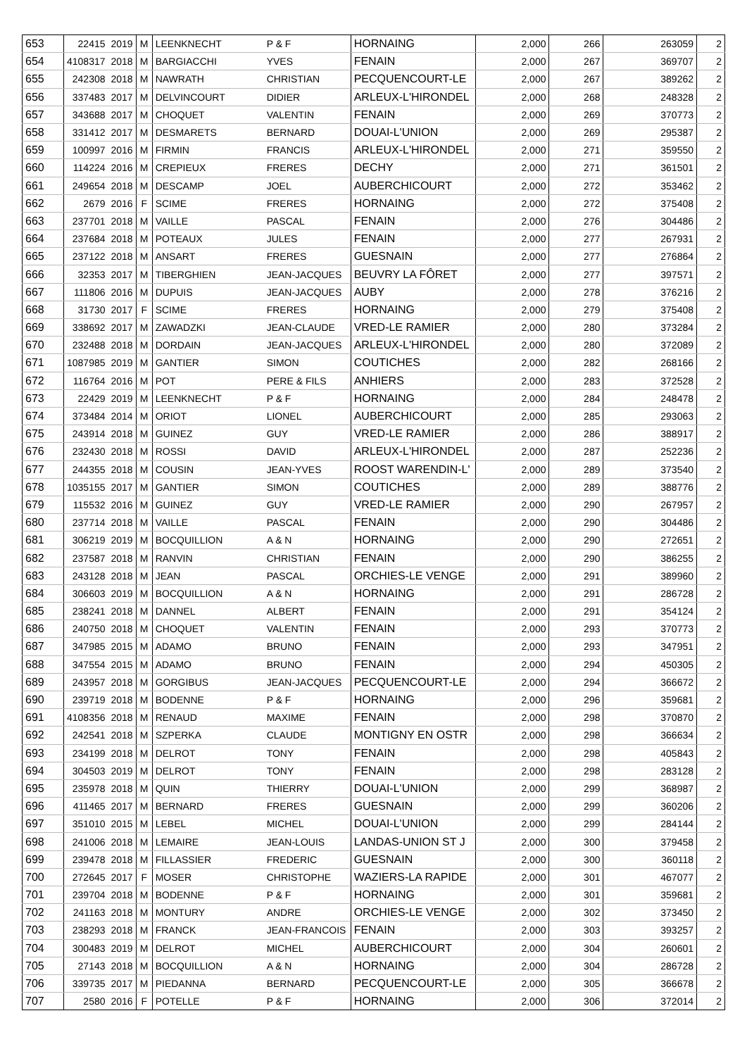| 653 | 22415 | 2019 | M | LEENKNECHT | P & F | HORNAING | 2,000 | 266 | 263059 | 2 |
| 654 | 4108317 | 2018 | M | BARGIACCHI | YVES | FENAIN | 2,000 | 267 | 369707 | 2 |
| 655 | 242308 | 2018 | M | NAWRATH | CHRISTIAN | PECQUENCOURT-LE | 2,000 | 267 | 389262 | 2 |
| 656 | 337483 | 2017 | M | DELVINCOURT | DIDIER | ARLEUX-L'HIRONDEL | 2,000 | 268 | 248328 | 2 |
| 657 | 343688 | 2017 | M | CHOQUET | VALENTIN | FENAIN | 2,000 | 269 | 370773 | 2 |
| 658 | 331412 | 2017 | M | DESMARETS | BERNARD | DOUAI-L'UNION | 2,000 | 269 | 295387 | 2 |
| 659 | 100997 | 2016 | M | FIRMIN | FRANCIS | ARLEUX-L'HIRONDEL | 2,000 | 271 | 359550 | 2 |
| 660 | 114224 | 2016 | M | CREPIEUX | FRERES | DECHY | 2,000 | 271 | 361501 | 2 |
| 661 | 249654 | 2018 | M | DESCAMP | JOEL | AUBERCHICOURT | 2,000 | 272 | 353462 | 2 |
| 662 | 2679 | 2016 | F | SCIME | FRERES | HORNAING | 2,000 | 272 | 375408 | 2 |
| 663 | 237701 | 2018 | M | VAILLE | PASCAL | FENAIN | 2,000 | 276 | 304486 | 2 |
| 664 | 237684 | 2018 | M | POTEAUX | JULES | FENAIN | 2,000 | 277 | 267931 | 2 |
| 665 | 237122 | 2018 | M | ANSART | FRERES | GUESNAIN | 2,000 | 277 | 276864 | 2 |
| 666 | 32353 | 2017 | M | TIBERGHIEN | JEAN-JACQUES | BEUVRY LA FÔRET | 2,000 | 277 | 397571 | 2 |
| 667 | 111806 | 2016 | M | DUPUIS | JEAN-JACQUES | AUBY | 2,000 | 278 | 376216 | 2 |
| 668 | 31730 | 2017 | F | SCIME | FRERES | HORNAING | 2,000 | 279 | 375408 | 2 |
| 669 | 338692 | 2017 | M | ZAWADZKI | JEAN-CLAUDE | VRED-LE RAMIER | 2,000 | 280 | 373284 | 2 |
| 670 | 232488 | 2018 | M | DORDAIN | JEAN-JACQUES | ARLEUX-L'HIRONDEL | 2,000 | 280 | 372089 | 2 |
| 671 | 1087985 | 2019 | M | GANTIER | SIMON | COUTICHES | 2,000 | 282 | 268166 | 2 |
| 672 | 116764 | 2016 | M | POT | PERE & FILS | ANHIERS | 2,000 | 283 | 372528 | 2 |
| 673 | 22429 | 2019 | M | LEENKNECHT | P & F | HORNAING | 2,000 | 284 | 248478 | 2 |
| 674 | 373484 | 2014 | M | ORIOT | LIONEL | AUBERCHICOURT | 2,000 | 285 | 293063 | 2 |
| 675 | 243914 | 2018 | M | GUINEZ | GUY | VRED-LE RAMIER | 2,000 | 286 | 388917 | 2 |
| 676 | 232430 | 2018 | M | ROSSI | DAVID | ARLEUX-L'HIRONDEL | 2,000 | 287 | 252236 | 2 |
| 677 | 244355 | 2018 | M | COUSIN | JEAN-YVES | ROOST WARENDIN-L' | 2,000 | 289 | 373540 | 2 |
| 678 | 1035155 | 2017 | M | GANTIER | SIMON | COUTICHES | 2,000 | 289 | 388776 | 2 |
| 679 | 115532 | 2016 | M | GUINEZ | GUY | VRED-LE RAMIER | 2,000 | 290 | 267957 | 2 |
| 680 | 237714 | 2018 | M | VAILLE | PASCAL | FENAIN | 2,000 | 290 | 304486 | 2 |
| 681 | 306219 | 2019 | M | BOCQUILLION | A & N | HORNAING | 2,000 | 290 | 272651 | 2 |
| 682 | 237587 | 2018 | M | RANVIN | CHRISTIAN | FENAIN | 2,000 | 290 | 386255 | 2 |
| 683 | 243128 | 2018 | M | JEAN | PASCAL | ORCHIES-LE VENGE | 2,000 | 291 | 389960 | 2 |
| 684 | 306603 | 2019 | M | BOCQUILLION | A & N | HORNAING | 2,000 | 291 | 286728 | 2 |
| 685 | 238241 | 2018 | M | DANNEL | ALBERT | FENAIN | 2,000 | 291 | 354124 | 2 |
| 686 | 240750 | 2018 | M | CHOQUET | VALENTIN | FENAIN | 2,000 | 293 | 370773 | 2 |
| 687 | 347985 | 2015 | M | ADAMO | BRUNO | FENAIN | 2,000 | 293 | 347951 | 2 |
| 688 | 347554 | 2015 | M | ADAMO | BRUNO | FENAIN | 2,000 | 294 | 450305 | 2 |
| 689 | 243957 | 2018 | M | GORGIBUS | JEAN-JACQUES | PECQUENCOURT-LE | 2,000 | 294 | 366672 | 2 |
| 690 | 239719 | 2018 | M | BODENNE | P & F | HORNAING | 2,000 | 296 | 359681 | 2 |
| 691 | 4108356 | 2018 | M | RENAUD | MAXIME | FENAIN | 2,000 | 298 | 370870 | 2 |
| 692 | 242541 | 2018 | M | SZPERKA | CLAUDE | MONTIGNY EN OSTR | 2,000 | 298 | 366634 | 2 |
| 693 | 234199 | 2018 | M | DELROT | TONY | FENAIN | 2,000 | 298 | 405843 | 2 |
| 694 | 304503 | 2019 | M | DELROT | TONY | FENAIN | 2,000 | 298 | 283128 | 2 |
| 695 | 235978 | 2018 | M | QUIN | THIERRY | DOUAI-L'UNION | 2,000 | 299 | 368987 | 2 |
| 696 | 411465 | 2017 | M | BERNARD | FRERES | GUESNAIN | 2,000 | 299 | 360206 | 2 |
| 697 | 351010 | 2015 | M | LEBEL | MICHEL | DOUAI-L'UNION | 2,000 | 299 | 284144 | 2 |
| 698 | 241006 | 2018 | M | LEMAIRE | JEAN-LOUIS | LANDAS-UNION ST J | 2,000 | 300 | 379458 | 2 |
| 699 | 239478 | 2018 | M | FILLASSIER | FREDERIC | GUESNAIN | 2,000 | 300 | 360118 | 2 |
| 700 | 272645 | 2017 | F | MOSER | CHRISTOPHE | WAZIERS-LA RAPIDE | 2,000 | 301 | 467077 | 2 |
| 701 | 239704 | 2018 | M | BODENNE | P & F | HORNAING | 2,000 | 301 | 359681 | 2 |
| 702 | 241163 | 2018 | M | MONTURY | ANDRE | ORCHIES-LE VENGE | 2,000 | 302 | 373450 | 2 |
| 703 | 238293 | 2018 | M | FRANCK | JEAN-FRANCOIS | FENAIN | 2,000 | 303 | 393257 | 2 |
| 704 | 300483 | 2019 | M | DELROT | MICHEL | AUBERCHICOURT | 2,000 | 304 | 260601 | 2 |
| 705 | 27143 | 2018 | M | BOCQUILLION | A & N | HORNAING | 2,000 | 304 | 286728 | 2 |
| 706 | 339735 | 2017 | M | PIEDANNA | BERNARD | PECQUENCOURT-LE | 2,000 | 305 | 366678 | 2 |
| 707 | 2580 | 2016 | F | POTELLE | P & F | HORNAING | 2,000 | 306 | 372014 | 2 |